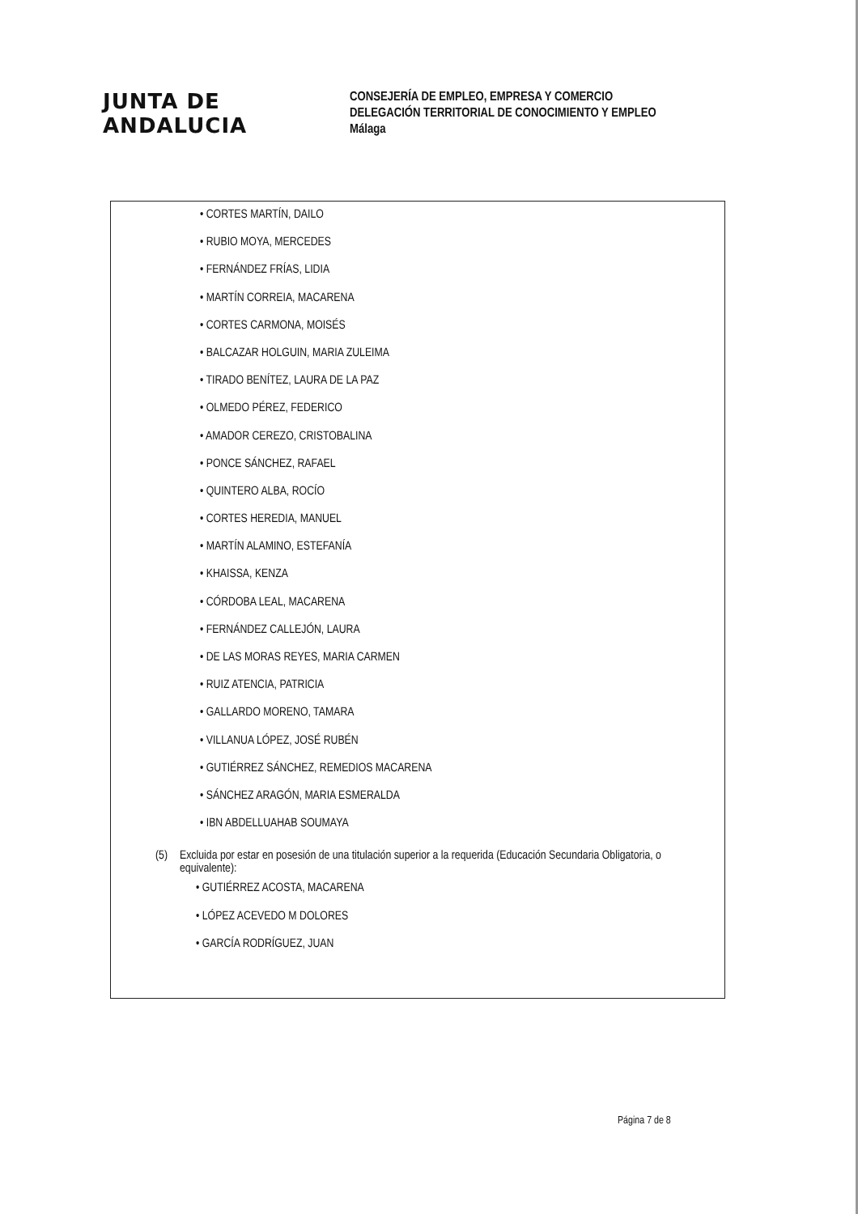JUNTA DE ANDALUCIA
CONSEJERÍA DE EMPLEO, EMPRESA Y COMERCIO
DELEGACIÓN TERRITORIAL DE CONOCIMIENTO Y EMPLEO
Málaga
• CORTES MARTÍN, DAILO
• RUBIO MOYA, MERCEDES
• FERNÁNDEZ FRÍAS, LIDIA
• MARTÍN CORREIA, MACARENA
• CORTES CARMONA, MOISÉS
• BALCAZAR HOLGUIN, MARIA ZULEIMA
• TIRADO BENÍTEZ, LAURA DE LA PAZ
• OLMEDO PÉREZ, FEDERICO
• AMADOR CEREZO, CRISTOBALINA
• PONCE SÁNCHEZ, RAFAEL
• QUINTERO ALBA, ROCÍO
• CORTES HEREDIA, MANUEL
• MARTÍN ALAMINO, ESTEFANÍA
• KHAISSA, KENZA
• CÓRDOBA LEAL, MACARENA
• FERNÁNDEZ CALLEJÓN, LAURA
• DE LAS MORAS REYES, MARIA CARMEN
• RUIZ ATENCIA, PATRICIA
• GALLARDO MORENO, TAMARA
• VILLANUA LÓPEZ, JOSÉ RUBÉN
• GUTIÉRREZ SÁNCHEZ, REMEDIOS MACARENA
• SÁNCHEZ ARAGÓN, MARIA ESMERALDA
• IBN ABDELLUAHAB SOUMAYA
(5) Excluida por estar en posesión de una titulación superior a la requerida (Educación Secundaria Obligatoria, o equivalente):
• GUTIÉRREZ ACOSTA, MACARENA
• LÓPEZ ACEVEDO M DOLORES
• GARCÍA RODRÍGUEZ, JUAN
Página 7 de 8